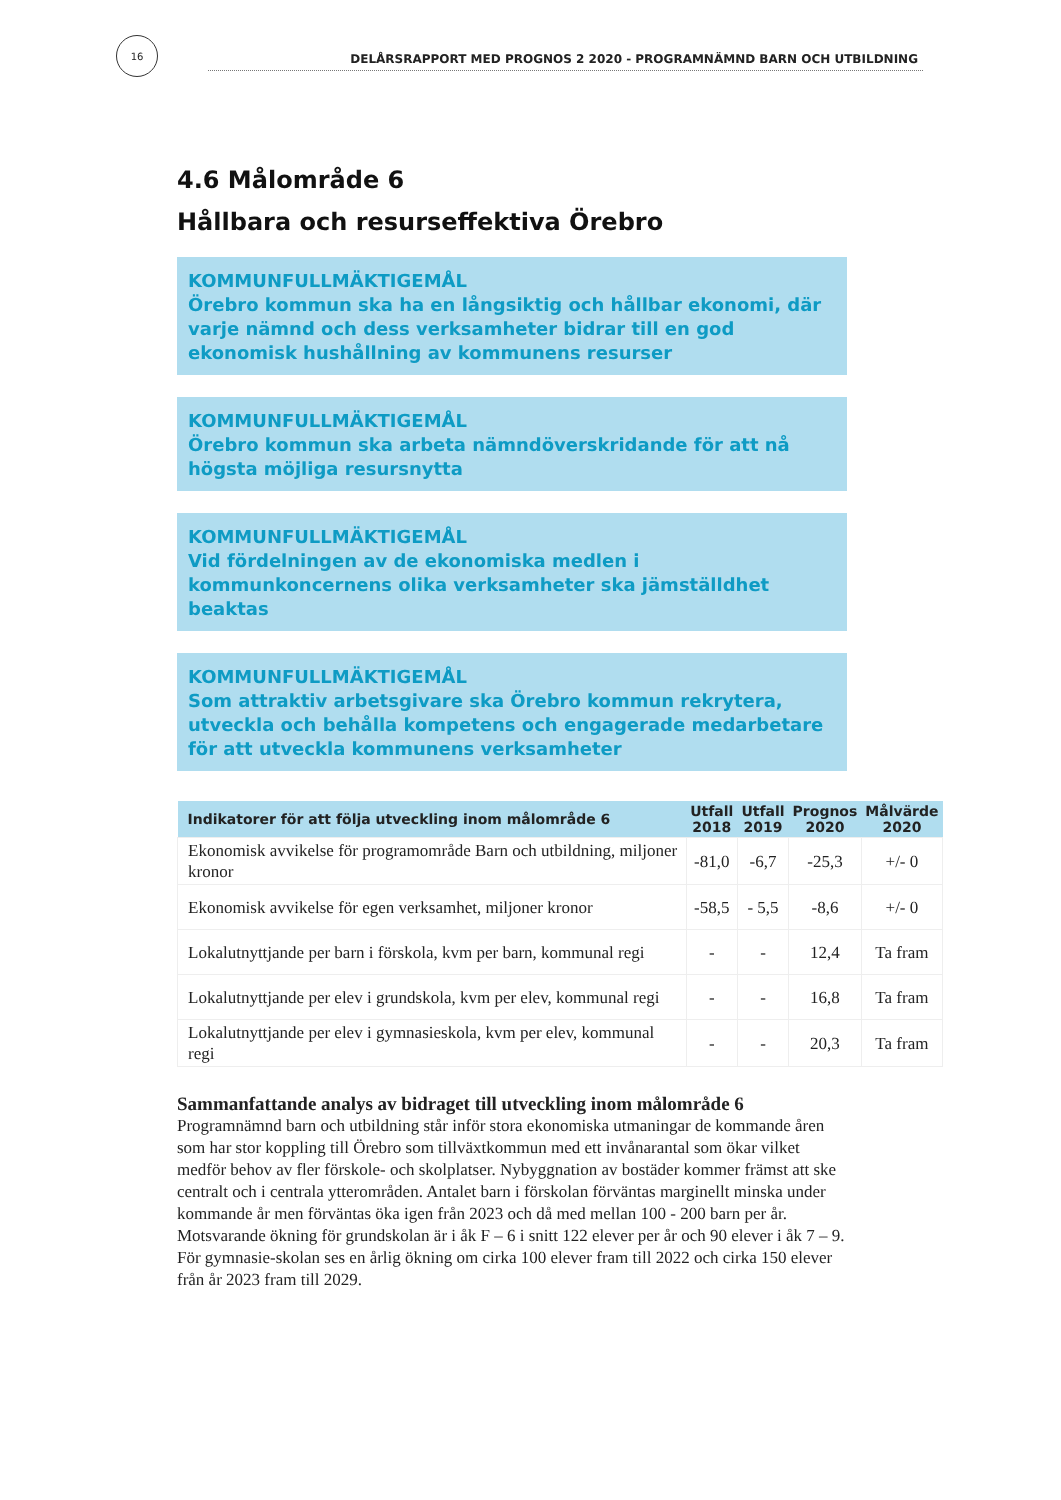16
DELÅRSRAPPORT MED PROGNOS 2 2020 - PROGRAMNÄMND BARN OCH UTBILDNING
4.6 Målområde 6
Hållbara och resurseffektiva Örebro
KOMMUNFULLMÄKTIGEMÅL
Örebro kommun ska ha en långsiktig och hållbar ekonomi, där varje nämnd och dess verksamheter bidrar till en god ekonomisk hushållning av kommunens resurser
KOMMUNFULLMÄKTIGEMÅL
Örebro kommun ska arbeta nämndöverskridande för att nå högsta möjliga resursnytta
KOMMUNFULLMÄKTIGEMÅL
Vid fördelningen av de ekonomiska medlen i kommunkoncernens olika verksamheter ska jämställdhet beaktas
KOMMUNFULLMÄKTIGEMÅL
Som attraktiv arbetsgivare ska Örebro kommun rekrytera, utveckla och behålla kompetens och engagerade medarbetare för att utveckla kommunens verksamheter
| Indikatorer för att följa utveckling inom målområde 6 | Utfall 2018 | Utfall 2019 | Prognos 2020 | Målvärde 2020 |
| --- | --- | --- | --- | --- |
| Ekonomisk avvikelse för programområde Barn och utbildning, miljoner kronor | -81,0 | -6,7 | -25,3 | +/- 0 |
| Ekonomisk avvikelse för egen verksamhet, miljoner kronor | -58,5 | - 5,5 | -8,6 | +/- 0 |
| Lokalutnyttjande per barn i förskola, kvm per barn, kommunal regi | - | - | 12,4 | Ta fram |
| Lokalutnyttjande per elev i grundskola, kvm per elev, kommunal regi | - | - | 16,8 | Ta fram |
| Lokalutnyttjande per elev i gymnasieskola, kvm per elev, kommunal regi | - | - | 20,3 | Ta fram |
Sammanfattande analys av bidraget till utveckling inom målområde 6
Programnämnd barn och utbildning står inför stora ekonomiska utmaningar de kommande åren som har stor koppling till Örebro som tillväxtkommun med ett invånarantal som ökar vilket medför behov av fler förskole- och skolplatser. Nybyggnation av bostäder kommer främst att ske centralt och i centrala ytterområden. Antalet barn i förskolan förväntas marginellt minska under kommande år men förväntas öka igen från 2023 och då med mellan 100 - 200 barn per år. Motsvarande ökning för grundskolan är i åk F – 6 i snitt 122 elever per år och 90 elever i åk 7 – 9. För gymnasie-skolan ses en årlig ökning om cirka 100 elever fram till 2022 och cirka 150 elever från år 2023 fram till 2029.